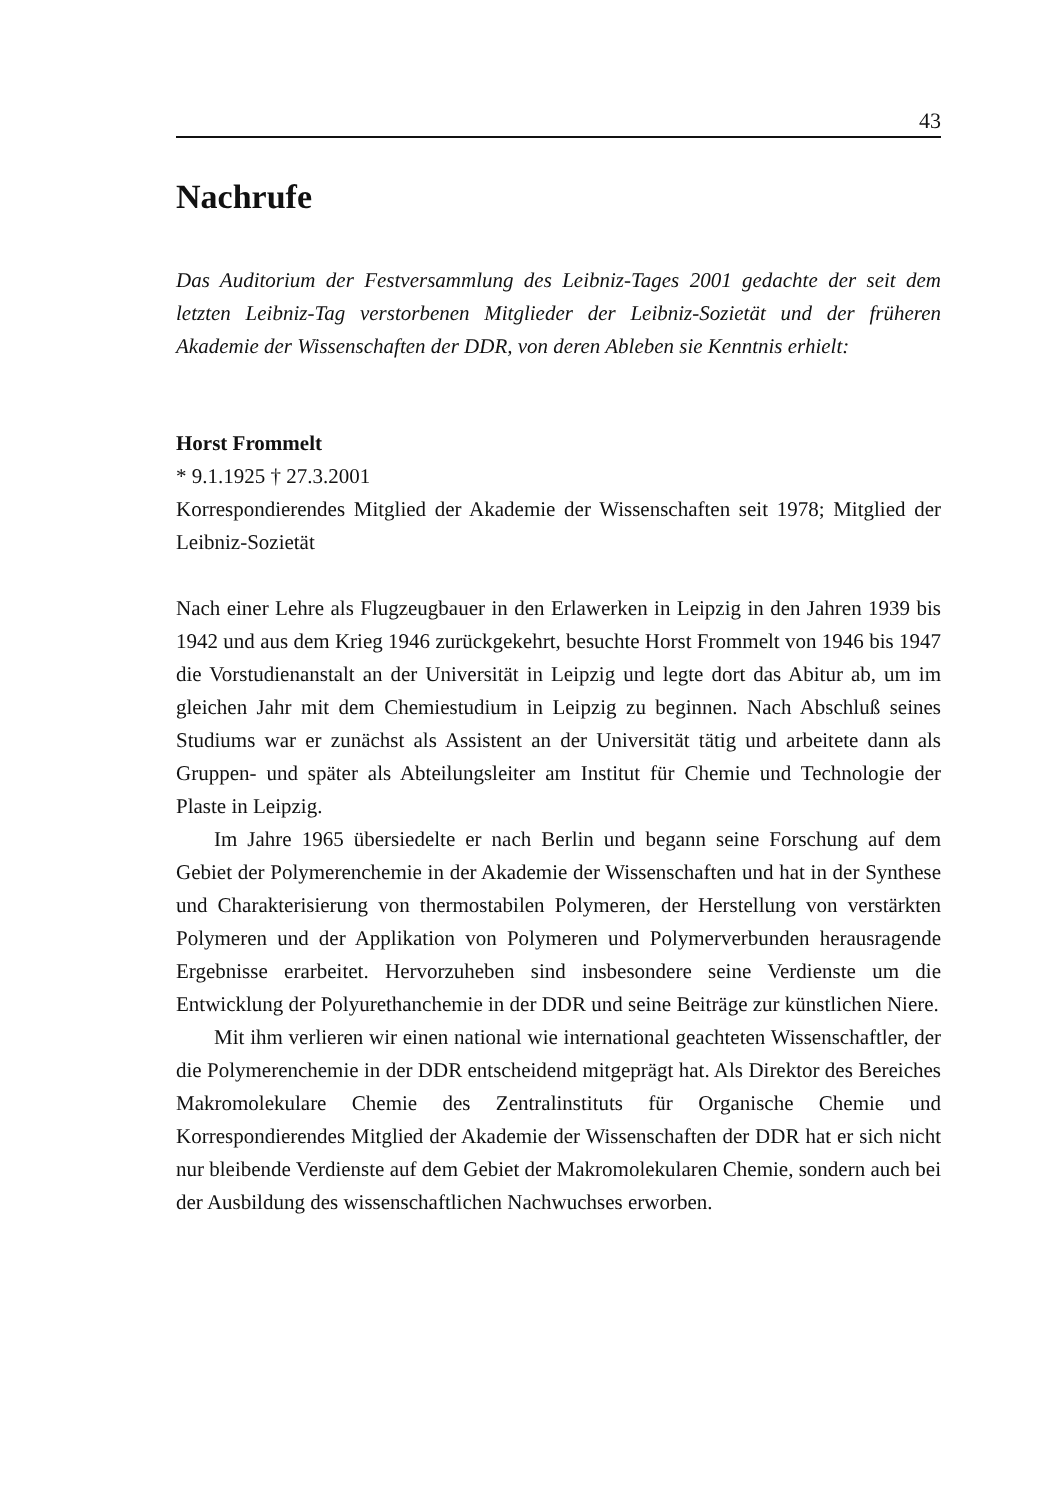43
Nachrufe
Das Auditorium der Festversammlung des Leibniz-Tages 2001 gedachte der seit dem letzten Leibniz-Tag verstorbenen Mitglieder der Leibniz-Sozietät und der früheren Akademie der Wissenschaften der DDR, von deren Ableben sie Kenntnis erhielt:
Horst Frommelt
* 9.1.1925 † 27.3.2001
Korrespondierendes Mitglied der Akademie der Wissenschaften seit 1978; Mitglied der Leibniz-Sozietät
Nach einer Lehre als Flugzeugbauer in den Erlawerken in Leipzig in den Jahren 1939 bis 1942 und aus dem Krieg 1946 zurückgekehrt, besuchte Horst Frommelt von 1946 bis 1947 die Vorstudienanstalt an der Universität in Leipzig und legte dort das Abitur ab, um im gleichen Jahr mit dem Chemiestudium in Leipzig zu beginnen. Nach Abschluß seines Studiums war er zunächst als Assistent an der Universität tätig und arbeitete dann als Gruppen- und später als Abteilungsleiter am Institut für Chemie und Technologie der Plaste in Leipzig.
Im Jahre 1965 übersiedelte er nach Berlin und begann seine Forschung auf dem Gebiet der Polymerenchemie in der Akademie der Wissenschaften und hat in der Synthese und Charakterisierung von thermostabilen Polymeren, der Herstellung von verstärkten Polymeren und der Applikation von Polymeren und Polymerverbunden herausragende Ergebnisse erarbeitet. Hervorzuheben sind insbesondere seine Verdienste um die Entwicklung der Polyurethanchemie in der DDR und seine Beiträge zur künstlichen Niere.
Mit ihm verlieren wir einen national wie international geachteten Wissenschaftler, der die Polymerenchemie in der DDR entscheidend mitgeprägt hat. Als Direktor des Bereiches Makromolekulare Chemie des Zentralinstituts für Organische Chemie und Korrespondierendes Mitglied der Akademie der Wissenschaften der DDR hat er sich nicht nur bleibende Verdienste auf dem Gebiet der Makromolekularen Chemie, sondern auch bei der Ausbildung des wissenschaftlichen Nachwuchses erworben.